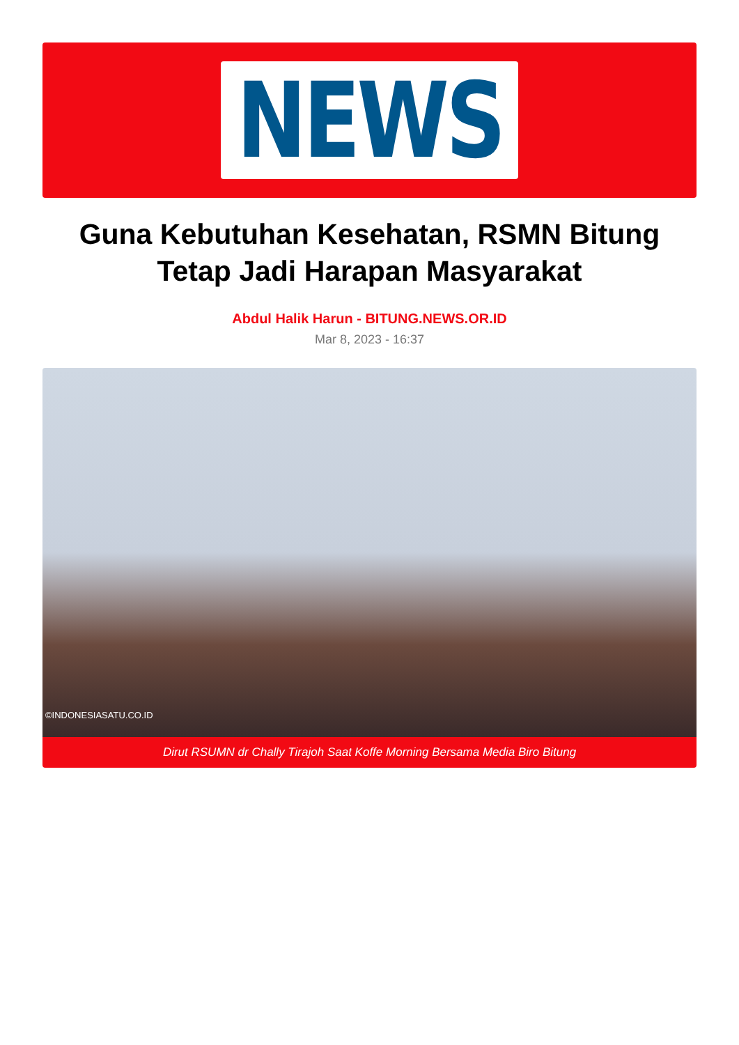NEWS
Guna Kebutuhan Kesehatan, RSMN Bitung Tetap Jadi Harapan Masyarakat
Abdul Halik Harun - BITUNG.NEWS.OR.ID
Mar 8, 2023 - 16:37
©INDONESIASATU.CO.ID
Dirut RSUMN dr Chally Tirajoh Saat Koffe Morning Bersama Media Biro Bitung